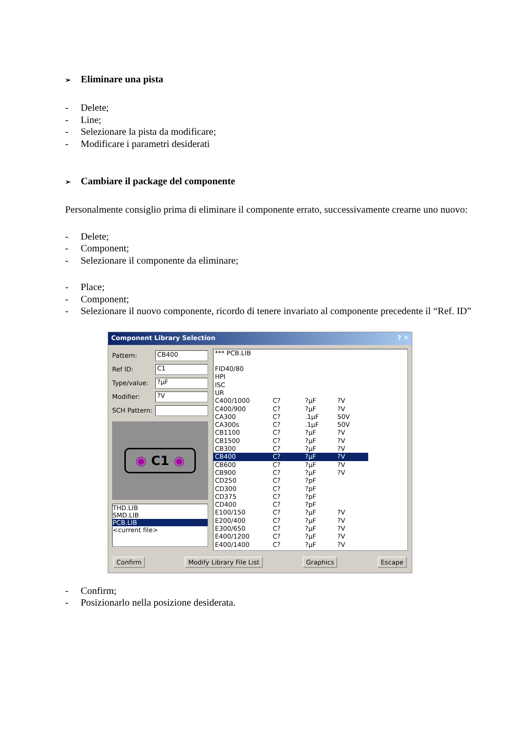➢ Eliminare una pista
- Delete;
- Line;
- Selezionare la pista da modificare;
- Modificare i parametri desiderati
➢ Cambiare il package del componente
Personalmente consiglio prima di eliminare il componente errato, successivamente crearne uno nuovo:
- Delete;
- Component;
- Selezionare il componente da eliminare;
- Place;
- Component;
- Selezionare il nuovo componente, ricordo di tenere invariato al componente precedente il “Ref. ID”
Component Library Selection ? ✕
Pattern:
CB400
Ref ID:
C1
Type/value:
?µF
Modifier:
?V
SCH Pattern:
◉ C1 ◉
THD.LIB
SMD.LIB
PCB.LIB
<current file>
| *** PCB.LIB | | | |
| FID40/80 | | | |
| HPI | | | |
| ISC | | | |
| UR | | | |
| C400/1000 | C? | ?µF | ?V |
| C400/900 | C? | ?µF | ?V |
| CA300 | C? | .1µF | 50V |
| CA300s | C? | .1µF | 50V |
| CB1100 | C? | ?µF | ?V |
| CB1500 | C? | ?µF | ?V |
| CB300 | C? | ?µF | ?V |
| CB400 | C? | ?µF | ?V |
| CB600 | C? | ?µF | ?V |
| CB900 | C? | ?µF | ?V |
| CD250 | C? | ?pF | |
| CD300 | C? | ?pF | |
| CD375 | C? | ?pF | |
| CD400 | C? | ?pF | |
| E100/150 | C? | ?µF | ?V |
| E200/400 | C? | ?µF | ?V |
| E300/650 | C? | ?µF | ?V |
| E400/1200 | C? | ?µF | ?V |
| E400/1400 | C? | ?µF | ?V |
Confirm Modify Library File List Graphics Escape
- Confirm;
- Posizionarlo nella posizione desiderata.